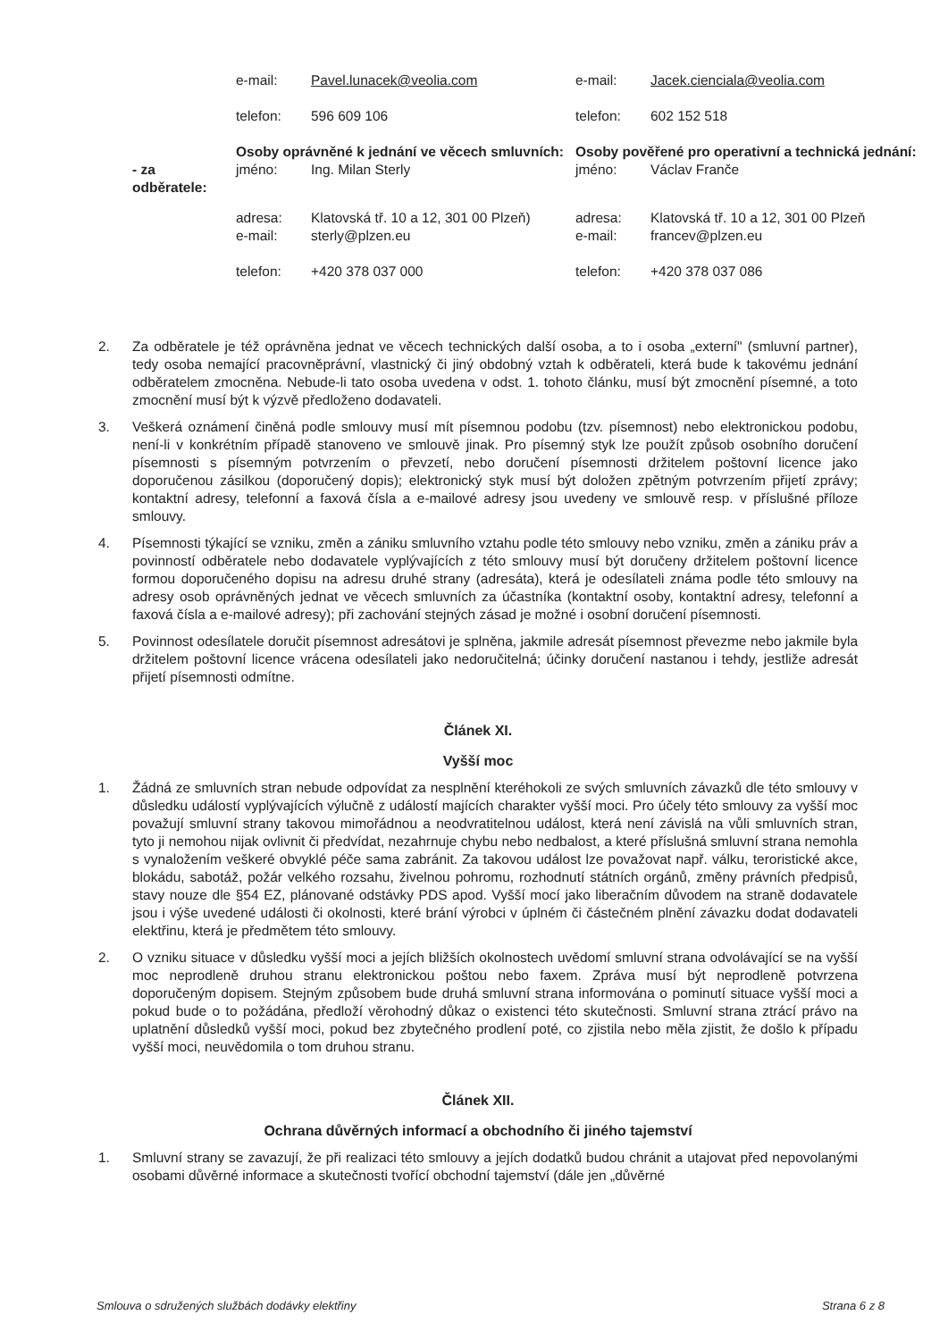| | e-mail: | Pavel.lunacek@veolia.com | e-mail: | Jacek.cienciala@veolia.com |
| | telefon: | 596 609 106 | telefon: | 602 152 518 |
| | Osoby oprávněné k jednání ve věcech smluvních: | | Osoby pověřené pro operativní a technická jednání: | |
| - za odběratele: | jméno: | Ing. Milan Sterly | jméno: | Václav Franče |
| | adresa: | Klatovská tř. 10 a 12, 301 00 Plzeň) | adresa: | Klatovská tř. 10 a 12, 301 00 Plzeň |
| | e-mail: | sterly@plzen.eu | e-mail: | francev@plzen.eu |
| | telefon: | +420 378 037 000 | telefon: | +420 378 037 086 |
2. Za odběratele je též oprávněna jednat ve věcech technických další osoba, a to i osoba „externí" (smluvní partner), tedy osoba nemající pracovněprávní, vlastnický či jiný obdobný vztah k odběrateli, která bude k takovému jednání odběratelem zmocněna. Nebude-li tato osoba uvedena v odst. 1. tohoto článku, musí být zmocnění písemné, a toto zmocnění musí být k výzvě předloženo dodavateli.
3. Veškerá oznámení činěná podle smlouvy musí mít písemnou podobu (tzv. písemnost) nebo elektronickou podobu, není-li v konkrétním případě stanoveno ve smlouvě jinak. Pro písemný styk lze použít způsob osobního doručení písemnosti s písemným potvrzením o převzetí, nebo doručení písemnosti držitelem poštovní licence jako doporučenou zásilkou (doporučený dopis); elektronický styk musí být doložen zpětným potvrzením přijetí zprávy; kontaktní adresy, telefonní a faxová čísla a e-mailové adresy jsou uvedeny ve smlouvě resp. v příslušné příloze smlouvy.
4. Písemnosti týkající se vzniku, změn a zániku smluvního vztahu podle této smlouvy nebo vzniku, změn a zániku práv a povinností odběratele nebo dodavatele vyplývajících z této smlouvy musí být doručeny držitelem poštovní licence formou doporučeného dopisu na adresu druhé strany (adresáta), která je odesílateli známa podle této smlouvy na adresy osob oprávněných jednat ve věcech smluvních za účastníka (kontaktní osoby, kontaktní adresy, telefonní a faxová čísla a e-mailové adresy); při zachování stejných zásad je možné i osobní doručení písemnosti.
5. Povinnost odesílatele doručit písemnost adresátovi je splněna, jakmile adresát písemnost převezme nebo jakmile byla držitelem poštovní licence vrácena odesílateli jako nedoručitelná; účinky doručení nastanou i tehdy, jestliže adresát přijetí písemnosti odmítne.
Článek XI.
Vyšší moc
1. Žádná ze smluvních stran nebude odpovídat za nesplnění kteréhokoli ze svých smluvních závazků dle této smlouvy v důsledku událostí vyplývajících výlučně z událostí majících charakter vyšší moci. Pro účely této smlouvy za vyšší moc považují smluvní strany takovou mimořádnou a neodvratitelnou událost, která není závislá na vůli smluvních stran, tyto ji nemohou nijak ovlivnit či předvídat, nezahrnuje chybu nebo nedbalost, a které příslušná smluvní strana nemohla s vynaložením veškeré obvyklé péče sama zabránit. Za takovou událost lze považovat např. válku, teroristické akce, blokádu, sabotáž, požár velkého rozsahu, živelnou pohromu, rozhodnutí státních orgánů, změny právních předpisů, stavy nouze dle §54 EZ, plánované odstávky PDS apod. Vyšší mocí jako liberačním důvodem na straně dodavatele jsou i výše uvedené události či okolnosti, které brání výrobci v úplném či částečném plnění závazku dodat dodavateli elektřinu, která je předmětem této smlouvy.
2. O vzniku situace v důsledku vyšší moci a jejích bližších okolnostech uvědomí smluvní strana odvolávající se na vyšší moc neprodleně druhou stranu elektronickou poštou nebo faxem. Zpráva musí být neprodleně potvrzena doporučeným dopisem. Stejným způsobem bude druhá smluvní strana informována o pominutí situace vyšší moci a pokud bude o to požádána, předloží věrohodný důkaz o existenci této skutečnosti. Smluvní strana ztrácí právo na uplatnění důsledků vyšší moci, pokud bez zbytečného prodlení poté, co zjistila nebo měla zjistit, že došlo k případu vyšší moci, neuvědomila o tom druhou stranu.
Článek XII.
Ochrana důvěrných informací a obchodního či jiného tajemství
1. Smluvní strany se zavazují, že při realizaci této smlouvy a jejích dodatků budou chránit a utajovat před nepovolanými osobami důvěrné informace a skutečnosti tvořící obchodní tajemství (dále jen „důvěrné
Smlouva o sdružených službách dodávky elektřiny Strana 6 z 8